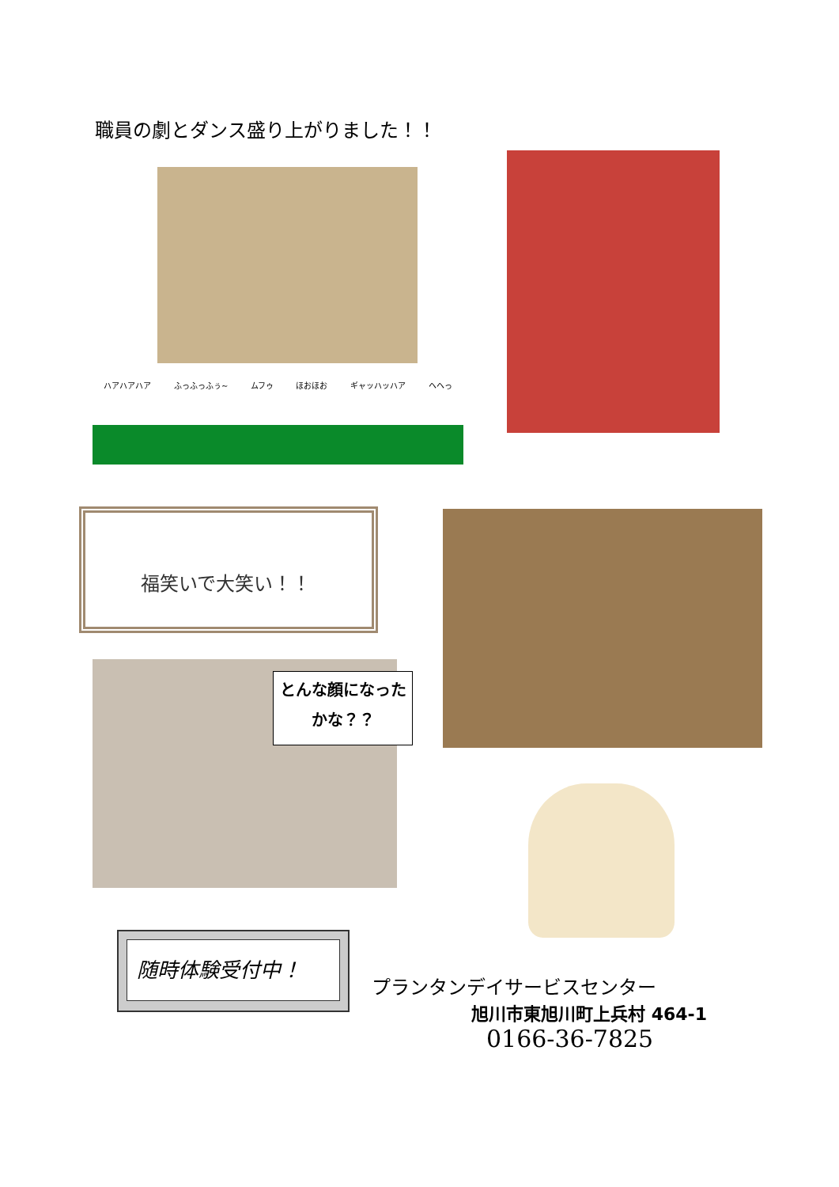職員の劇とダンス盛り上がりました！！
ハアハアハア ふっふっふぅ~ ムフゥ ほおほお ギャッハッハア ヘヘっ
福笑いで大笑い！！
とんな顔になった
かな？？
随時体験受付中！
プランタンデイサービスセンター
旭川市東旭川町上兵村 464-1
0166-36-7825